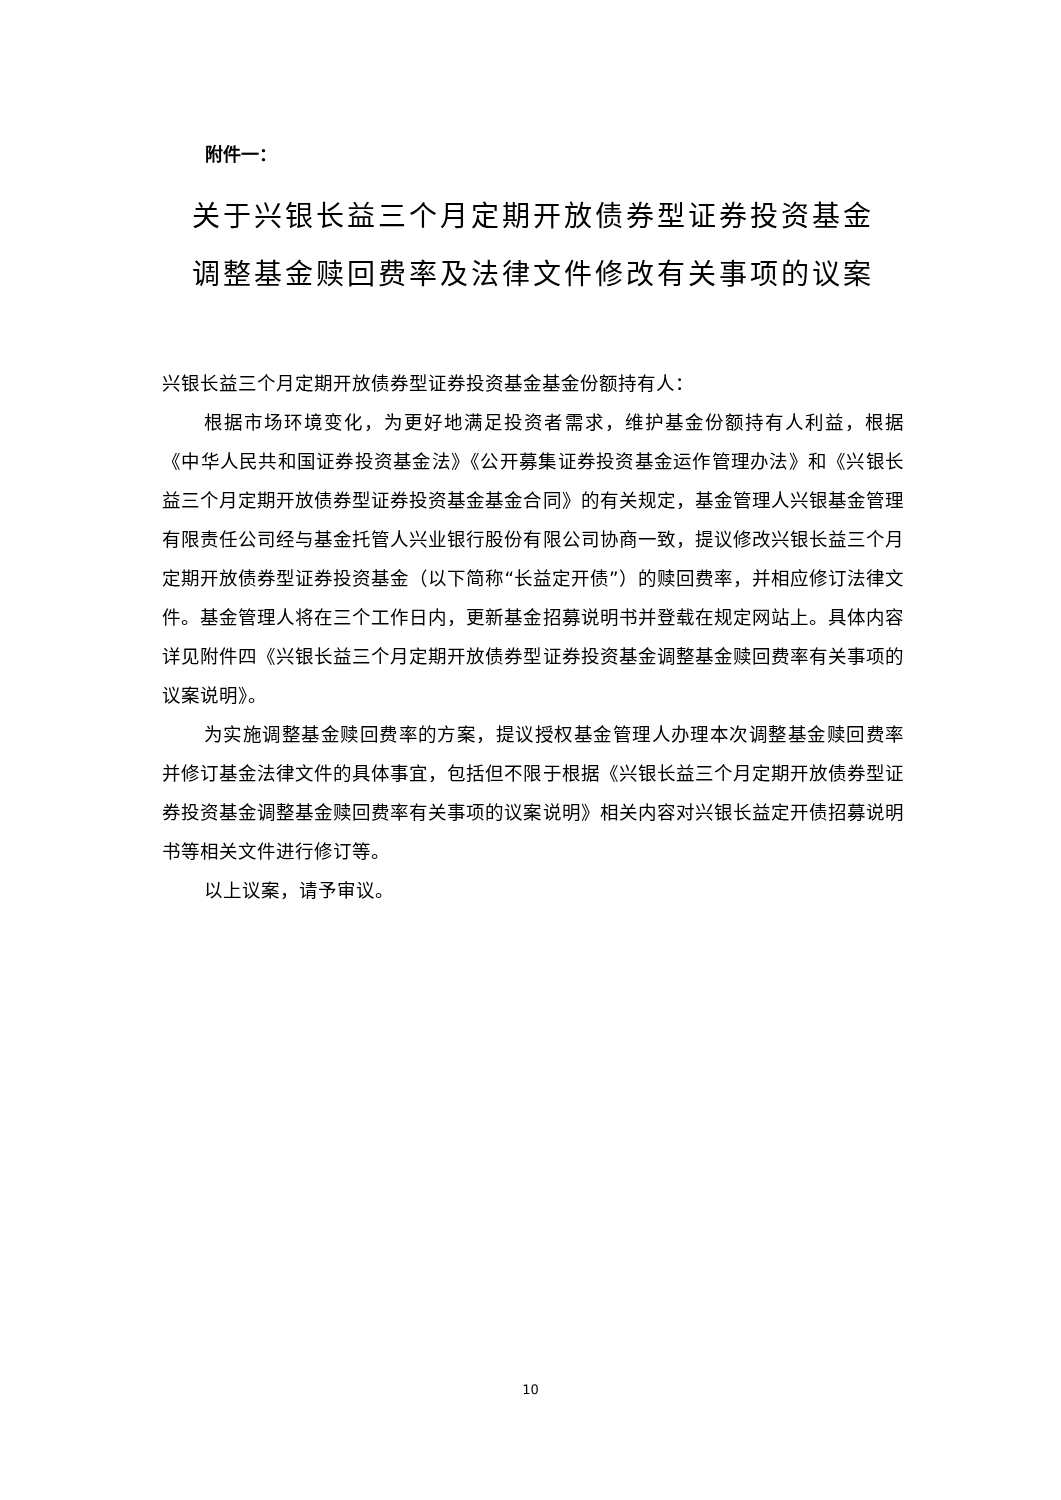附件一：
关于兴银长益三个月定期开放债券型证券投资基金
调整基金赎回费率及法律文件修改有关事项的议案
兴银长益三个月定期开放债券型证券投资基金基金份额持有人：
根据市场环境变化，为更好地满足投资者需求，维护基金份额持有人利益，根据《中华人民共和国证券投资基金法》《公开募集证券投资基金运作管理办法》和《兴银长益三个月定期开放债券型证券投资基金基金合同》的有关规定，基金管理人兴银基金管理有限责任公司经与基金托管人兴业银行股份有限公司协商一致，提议修改兴银长益三个月定期开放债券型证券投资基金（以下简称“长益定开债”）的赎回费率，并相应修订法律文件。基金管理人将在三个工作日内，更新基金招募说明书并登载在规定网站上。具体内容详见附件四《兴银长益三个月定期开放债券型证券投资基金调整基金赎回费率有关事项的议案说明》。
为实施调整基金赎回费率的方案，提议授权基金管理人办理本次调整基金赎回费率并修订基金法律文件的具体事宜，包括但不限于根据《兴银长益三个月定期开放债券型证券投资基金调整基金赎回费率有关事项的议案说明》相关内容对兴银长益定开债招募说明书等相关文件进行修订等。
以上议案，请予审议。
10